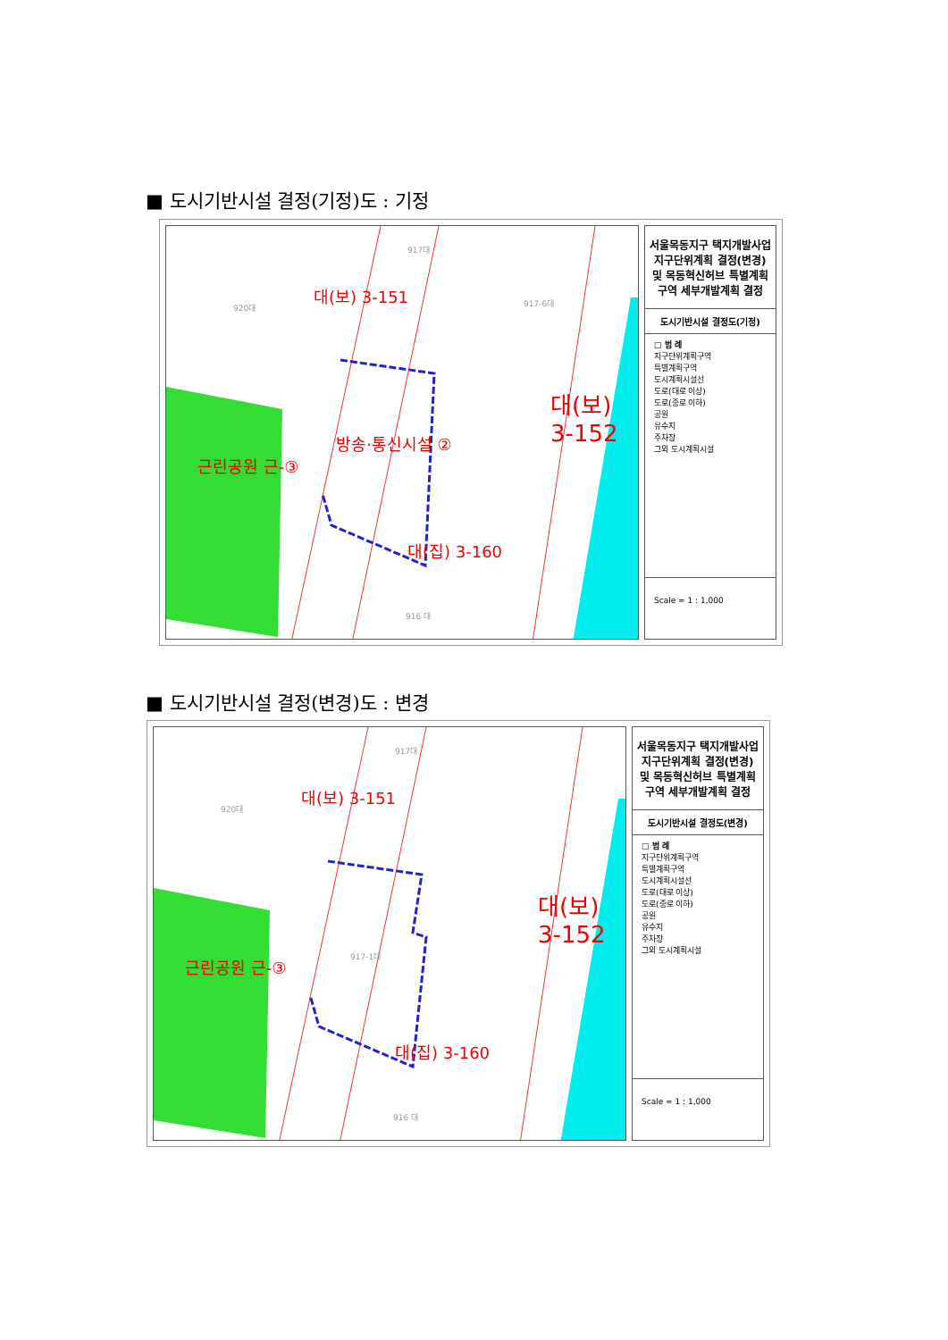■ 도시기반시설 결정(기정)도 : 기정
917대
920대 917-6대 대(보) 3-151
방송·통신시설 ②
근린공원 근-③
대(보) 3-152
대(집) 3-160
916 대
서울목동지구 택지개발사업 지구단위계획 결정(변경) 및 목동혁신허브 특별계획구역 세부개발계획 결정
도시기반시설 결정도(기정)
□ 범 례
지구단위계획구역
특별계획구역
도시계획시설선
도로(대로 이상)
도로(중로 이하)
공원
유수지
주차장
그외 도시계획시설
Scale = 1 : 1,000
■ 도시기반시설 결정(변경)도 : 변경
917대
920대
대(보) 3-151
917-1대 근린공원 근-③
대(보) 3-152
대(집) 3-160
916 대
서울목동지구 택지개발사업 지구단위계획 결정(변경) 및 목동혁신허브 특별계획구역 세부개발계획 결정
도시기반시설 결정도(변경)
□ 범 례
지구단위계획구역
특별계획구역
도시계획시설선
도로(대로 이상)
도로(중로 이하)
공원
유수지
주차장
그외 도시계획시설
Scale = 1 : 1,000